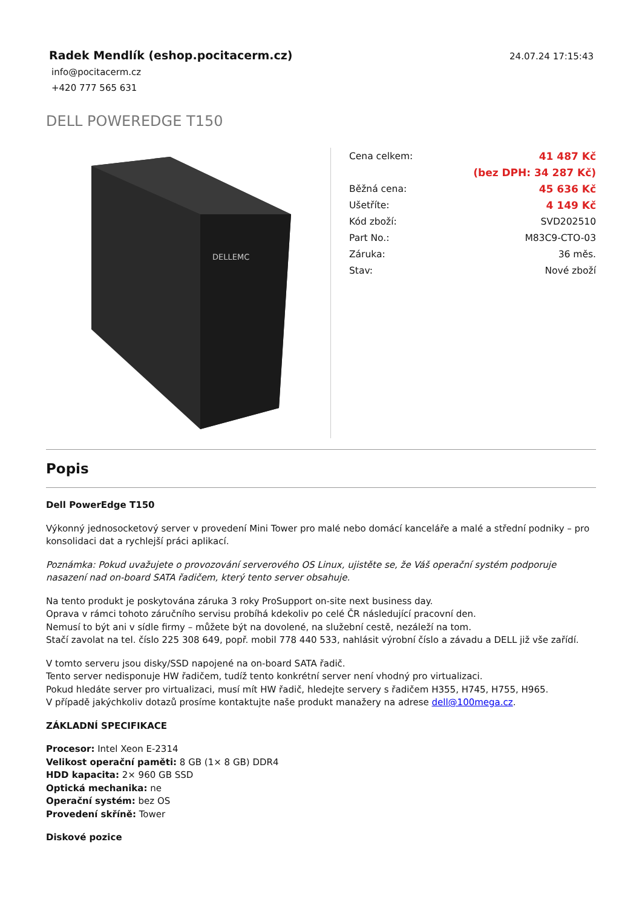Radek Mendlík (eshop.pocitacerm.cz)
info@pocitacerm.cz
+420 777 565 631
24.07.24 17:15:43
DELL POWEREDGE T150
DELLEMC
| Cena celkem: | 41 487 Kč |
| | (bez DPH: 34 287 Kč) |
| Běžná cena: | 45 636 Kč |
| Ušetříte: | 4 149 Kč |
| Kód zboží: | SVD202510 |
| Part No.: | M83C9-CTO-03 |
| Záruka: | 36 měs. |
| Stav: | Nové zboží |
Popis
Dell PowerEdge T150
Výkonný jednosocketový server v provedení Mini Tower pro malé nebo domácí kanceláře a malé a střední podniky – pro konsolidaci dat a rychlejší práci aplikací.
Poznámka: Pokud uvažujete o provozování serverového OS Linux, ujistěte se, že Váš operační systém podporuje nasazení nad on-board SATA řadičem, který tento server obsahuje.
Na tento produkt je poskytována záruka 3 roky ProSupport on-site next business day.
Oprava v rámci tohoto záručního servisu probíhá kdekoliv po celé ČR následující pracovní den.
Nemusí to být ani v sídle firmy – můžete být na dovolené, na služební cestě, nezáleží na tom.
Stačí zavolat na tel. číslo 225 308 649, popř. mobil 778 440 533, nahlásit výrobní číslo a závadu a DELL již vše zařídí.
V tomto serveru jsou disky/SSD napojené na on-board SATA řadič.
Tento server nedisponuje HW řadičem, tudíž tento konkrétní server není vhodný pro virtualizaci.
Pokud hledáte server pro virtualizaci, musí mít HW řadič, hledejte servery s řadičem H355, H745, H755, H965.
V případě jakýchkoliv dotazů prosíme kontaktujte naše produkt manažery na adrese dell@100mega.cz.
ZÁKLADNÍ SPECIFIKACE
Procesor: Intel Xeon E-2314
Velikost operační paměti: 8 GB (1× 8 GB) DDR4
HDD kapacita: 2× 960 GB SSD
Optická mechanika: ne
Operační systém: bez OS
Provedení skříně: Tower
Diskové pozice